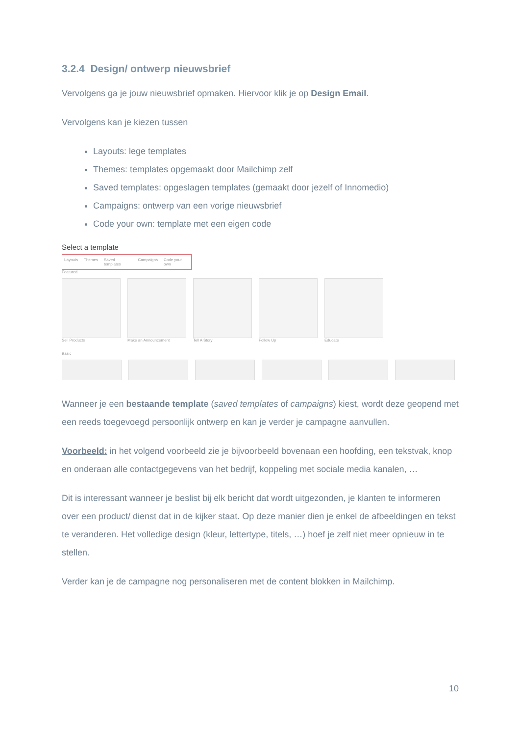3.2.4 Design/ ontwerp nieuwsbrief
Vervolgens ga je jouw nieuwsbrief opmaken. Hiervoor klik je op Design Email.
Vervolgens kan je kiezen tussen
Layouts: lege templates
Themes: templates opgemaakt door Mailchimp zelf
Saved templates: opgeslagen templates (gemaakt door jezelf of Innomedio)
Campaigns: ontwerp van een vorige nieuwsbrief
Code your own: template met een eigen code
Select a template
Layouts Themes Saved templates Campaigns Code your own
Featured
Sell Products Make an Announcement Tell A Story Follow Up Educate
Basic
Wanneer je een bestaande template (saved templates of campaigns) kiest, wordt deze geopend met een reeds toegevoegd persoonlijk ontwerp en kan je verder je campagne aanvullen.
Voorbeeld: in het volgend voorbeeld zie je bijvoorbeeld bovenaan een hoofding, een tekstvak, knop en onderaan alle contactgegevens van het bedrijf, koppeling met sociale media kanalen, …
Dit is interessant wanneer je beslist bij elk bericht dat wordt uitgezonden, je klanten te informeren over een product/ dienst dat in de kijker staat. Op deze manier dien je enkel de afbeeldingen en tekst te veranderen. Het volledige design (kleur, lettertype, titels, …) hoef je zelf niet meer opnieuw in te stellen.
Verder kan je de campagne nog personaliseren met de content blokken in Mailchimp.
10